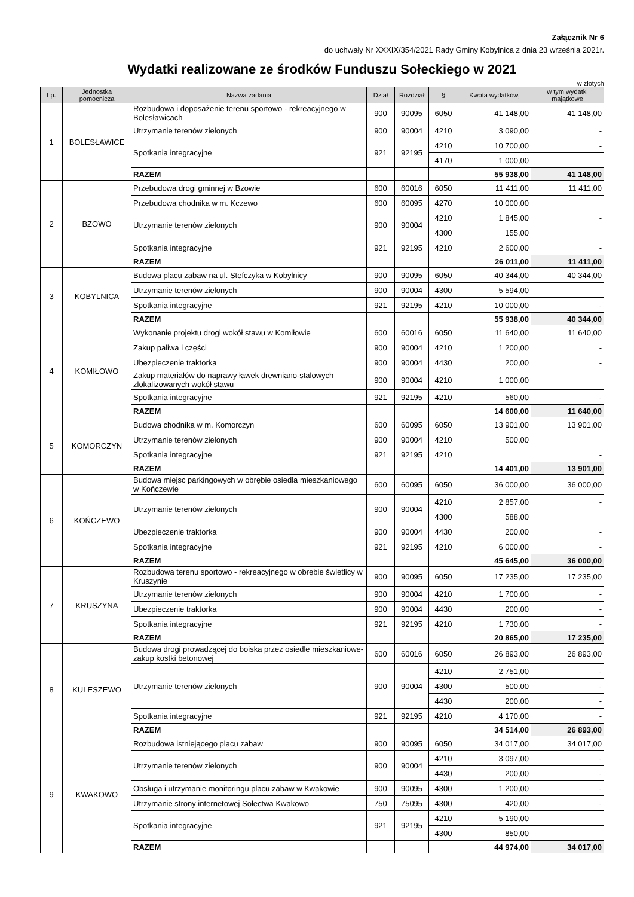Załącznik Nr 6
do uchwały Nr XXXIX/354/2021 Rady Gminy Kobylnica z dnia 23 września 2021r.
Wydatki realizowane ze środków Funduszu Sołeckiego w 2021
w złotych
| Lp. | Jednostka pomocnicza | Nazwa zadania | Dział | Rozdział | § | Kwota wydatków, | w tym wydatki majątkowe |
| --- | --- | --- | --- | --- | --- | --- | --- |
| 1 | BOLESŁAWICE | Rozbudowa i doposażenie terenu sportowo - rekreacyjnego w Bolesławicach | 900 | 90095 | 6050 | 41 148,00 | 41 148,00 |
| | | Utrzymanie terenów zielonych | 900 | 90004 | 4210 | 3 090,00 | - |
| | | Spotkania integracyjne | 921 | 92195 | 4210 | 10 700,00 | - |
| | | | | | 4170 | 1 000,00 | |
| | | RAZEM | | | | 55 938,00 | 41 148,00 |
| 2 | BZOWO | Przebudowa drogi gminnej w Bzowie | 600 | 60016 | 6050 | 11 411,00 | 11 411,00 |
| | | Przebudowa chodnika w m. Kczewo | 600 | 60095 | 4270 | 10 000,00 | |
| | | Utrzymanie terenów zielonych | 900 | 90004 | 4210 | 1 845,00 | - |
| | | | | | 4300 | 155,00 | |
| | | Spotkania integracyjne | 921 | 92195 | 4210 | 2 600,00 | - |
| | | RAZEM | | | | 26 011,00 | 11 411,00 |
| 3 | KOBYLNICA | Budowa placu zabaw na ul. Stefczyka w Kobylnicy | 900 | 90095 | 6050 | 40 344,00 | 40 344,00 |
| | | Utrzymanie terenów zielonych | 900 | 90004 | 4300 | 5 594,00 | |
| | | Spotkania integracyjne | 921 | 92195 | 4210 | 10 000,00 | - |
| | | RAZEM | | | | 55 938,00 | 40 344,00 |
| 4 | KOMIŁOWO | Wykonanie projektu drogi wokół stawu w Komiłowie | 600 | 60016 | 6050 | 11 640,00 | 11 640,00 |
| | | Zakup paliwa i części | 900 | 90004 | 4210 | 1 200,00 | - |
| | | Ubezpieczenie traktorka | 900 | 90004 | 4430 | 200,00 | - |
| | | Zakup materiałów do naprawy ławek drewniano-stalowych zlokalizowanych wokół stawu | 900 | 90004 | 4210 | 1 000,00 | |
| | | Spotkania integracyjne | 921 | 92195 | 4210 | 560,00 | - |
| | | RAZEM | | | | 14 600,00 | 11 640,00 |
| 5 | KOMORCZYN | Budowa chodnika w m. Komorczyn | 600 | 60095 | 6050 | 13 901,00 | 13 901,00 |
| | | Utrzymanie terenów zielonych | 900 | 90004 | 4210 | 500,00 | |
| | | Spotkania integracyjne | 921 | 92195 | 4210 | | - |
| | | RAZEM | | | | 14 401,00 | 13 901,00 |
| 6 | KOŃCZEWO | Budowa miejsc parkingowych w obrębie osiedla mieszkaniowego w Kończewie | 600 | 60095 | 6050 | 36 000,00 | 36 000,00 |
| | | Utrzymanie terenów zielonych | 900 | 90004 | 4210 | 2 857,00 | - |
| | | | | | 4300 | 588,00 | |
| | | Ubezpieczenie traktorka | 900 | 90004 | 4430 | 200,00 | - |
| | | Spotkania integracyjne | 921 | 92195 | 4210 | 6 000,00 | - |
| | | RAZEM | | | | 45 645,00 | 36 000,00 |
| 7 | KRUSZYNA | Rozbudowa terenu sportowo - rekreacyjnego w obrębie świetlicy w Kruszynie | 900 | 90095 | 6050 | 17 235,00 | 17 235,00 |
| | | Utrzymanie terenów zielonych | 900 | 90004 | 4210 | 1 700,00 | - |
| | | Ubezpieczenie traktorka | 900 | 90004 | 4430 | 200,00 | - |
| | | Spotkania integracyjne | 921 | 92195 | 4210 | 1 730,00 | - |
| | | RAZEM | | | | 20 865,00 | 17 235,00 |
| 8 | KULESZEWO | Budowa drogi prowadzącej do boiska przez osiedle mieszkaniowe-zakup kostki betonowej | 600 | 60016 | 6050 | 26 893,00 | 26 893,00 |
| | | Utrzymanie terenów zielonych | 900 | 90004 | 4210 | 2 751,00 | - |
| | | | | | 4300 | 500,00 | - |
| | | | | | 4430 | 200,00 | - |
| | | Spotkania integracyjne | 921 | 92195 | 4210 | 4 170,00 | - |
| | | RAZEM | | | | 34 514,00 | 26 893,00 |
| 9 | KWAKOWO | Rozbudowa istniejącego placu zabaw | 900 | 90095 | 6050 | 34 017,00 | 34 017,00 |
| | | Utrzymanie terenów zielonych | 900 | 90004 | 4210 | 3 097,00 | - |
| | | | | | 4430 | 200,00 | - |
| | | Obsługa i utrzymanie monitoringu placu zabaw w Kwakowie | 900 | 90095 | 4300 | 1 200,00 | - |
| | | Utrzymanie strony internetowej Sołectwa Kwakowo | 750 | 75095 | 4300 | 420,00 | - |
| | | Spotkania integracyjne | 921 | 92195 | 4210 | 5 190,00 | |
| | | | | | 4300 | 850,00 | |
| | | RAZEM | | | | 44 974,00 | 34 017,00 |